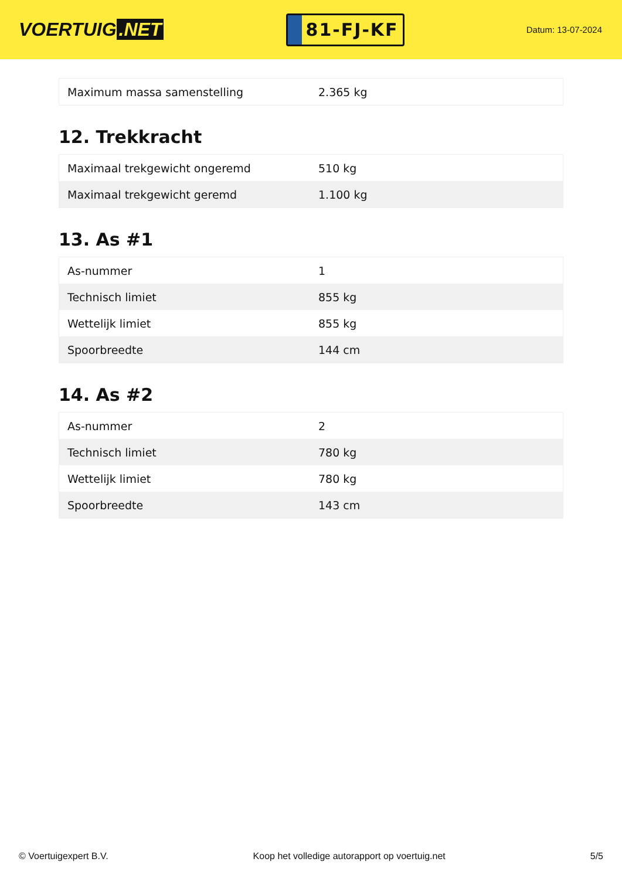VOERTUIG.NET
81-FJ-KF
Datum: 13-07-2024
| Maximum massa samenstelling | 2.365 kg |
12. Trekkracht
| Maximaal trekgewicht ongeremd | 510 kg |
| Maximaal trekgewicht geremd | 1.100 kg |
13. As #1
| As-nummer | 1 |
| Technisch limiet | 855 kg |
| Wettelijk limiet | 855 kg |
| Spoorbreedte | 144 cm |
14. As #2
| As-nummer | 2 |
| Technisch limiet | 780 kg |
| Wettelijk limiet | 780 kg |
| Spoorbreedte | 143 cm |
© Voertuigexpert B.V. Koop het volledige autorapport op voertuig.net 5/5